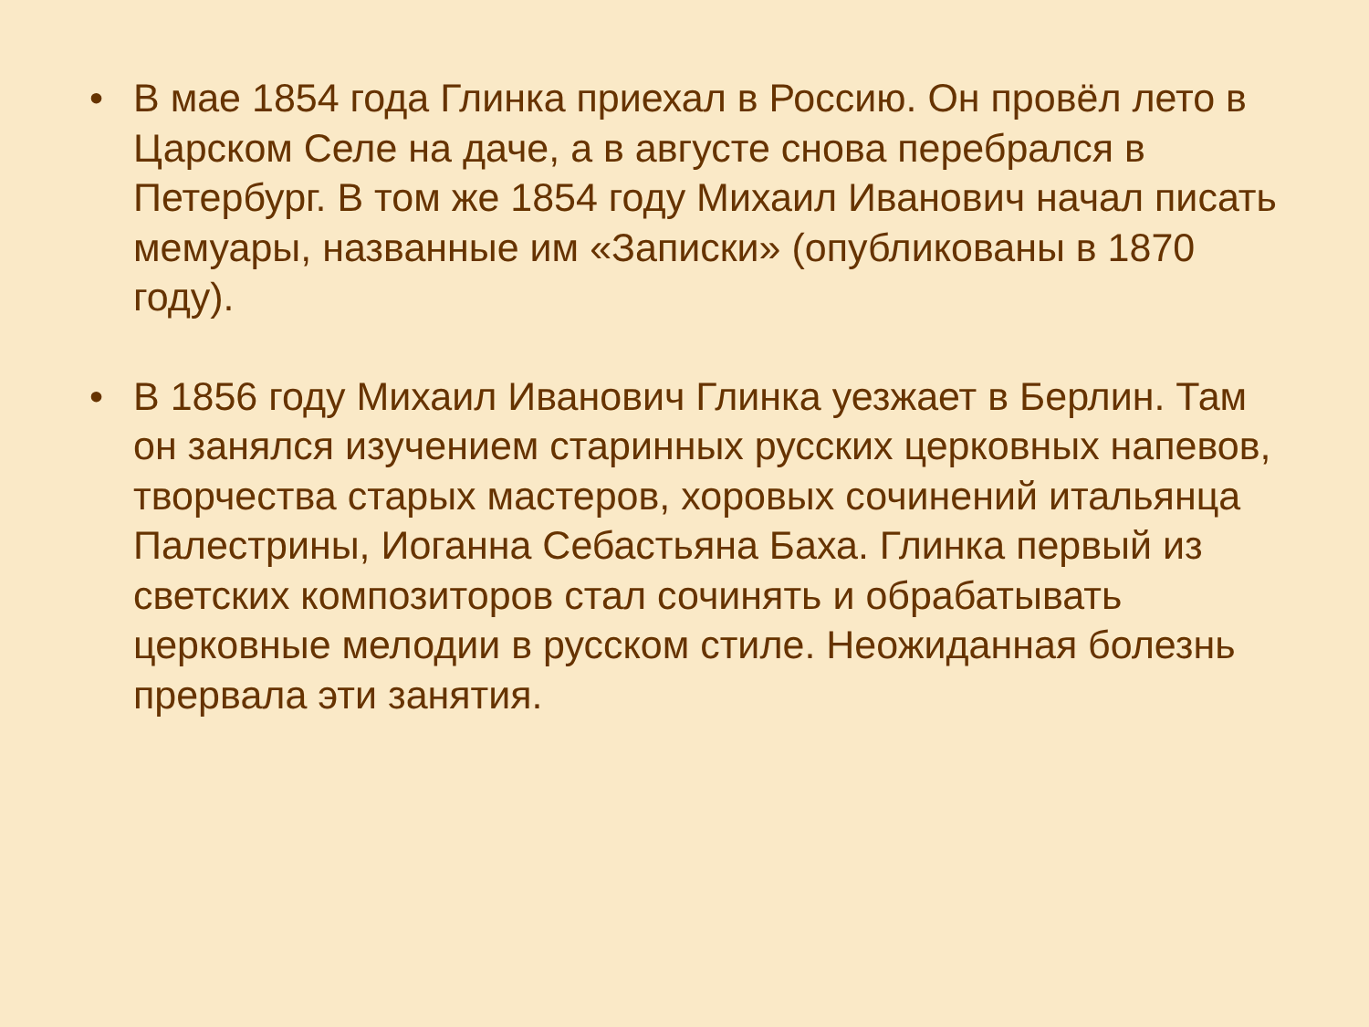• В мае 1854 года Глинка приехал в Россию. Он провёл лето в Царском Селе на даче, а в августе снова перебрался в Петербург. В том же 1854 году Михаил Иванович начал писать мемуары, названные им «Записки» (опубликованы в 1870 году).
• В 1856 году Михаил Иванович Глинка уезжает в Берлин. Там он занялся изучением старинных русских церковных напевов, творчества старых мастеров, хоровых сочинений итальянца Палестрины, Иоганна Себастьяна Баха. Глинка первый из светских композиторов стал сочинять и обрабатывать церковные мелодии в русском стиле. Неожиданная болезнь прервала эти занятия.